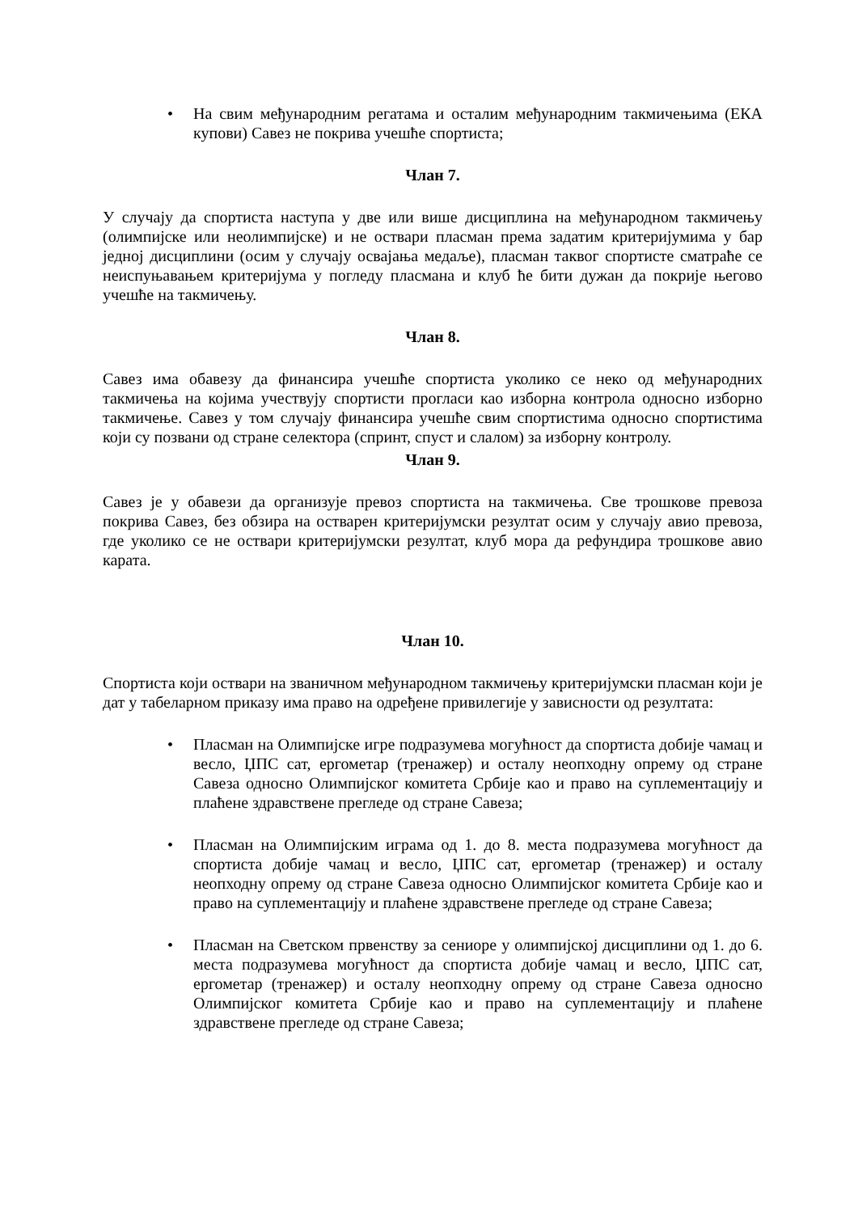• На свим међународним регатама и осталим међународним такмичењима (ЕКА купови) Савез не покрива учешће спортиста;
Члан 7.
У случају да спортиста наступа у две или више дисциплина на међународном такмичењу (олимпијске или неолимпијске) и не оствари пласман према задатим критеријумима у бар једној дисциплини (осим у случају освајања медаље), пласман таквог спортисте сматраће се неиспуњавањем критеријума у погледу пласмана и клуб ће бити дужан да покрије његово учешће на такмичењу.
Члан 8.
Савез има обавезу да финансира учешће спортиста уколико се неко од међународних такмичења на којима учествују спортисти прогласи као изборна контрола односно изборно такмичење. Савез у том случају финансира учешће свим спортистима односно спортистима који су позвани од стране селектора (спринт, спуст и слалом) за изборну контролу.
Члан 9.
Савез је у обавези да организује превоз спортиста на такмичења. Све трошкове превоза покрива Савез, без обзира на остварен критеријумски резултат осим у случају авио превоза, где уколико се не оствари критеријумски резултат, клуб мора да рефундира трошкове авио карата.
Члан 10.
Спортиста који оствари на званичном међународном такмичењу критеријумски пласман који је дат у табеларном приказу има право на одређене привилегије у зависности од резултата:
• Пласман на Олимпијске игре подразумева могућност да спортиста добије чамац и весло, ЏПС сат, ергометар (тренажер) и осталу неопходну опрему од стране Савеза односно Олимпијског комитета Србије као и право на суплементацију и плаћене здравствене прегледе од стране Савеза;
• Пласман на Олимпијским играма од 1. до 8. места подразумева могућност да спортиста добије чамац и весло, ЏПС сат, ергометар (тренажер) и осталу неопходну опрему од стране Савеза односно Олимпијског комитета Србије као и право на суплементацију и плаћене здравствене прегледе од стране Савеза;
• Пласман на Светском првенству за сениоре у олимпијској дисциплини од 1. до 6. места подразумева могућност да спортиста добије чамац и весло, ЏПС сат, ергометар (тренажер) и осталу неопходну опрему од стране Савеза односно Олимпијског комитета Србије као и право на суплементацију и плаћене здравствене прегледе од стране Савеза;